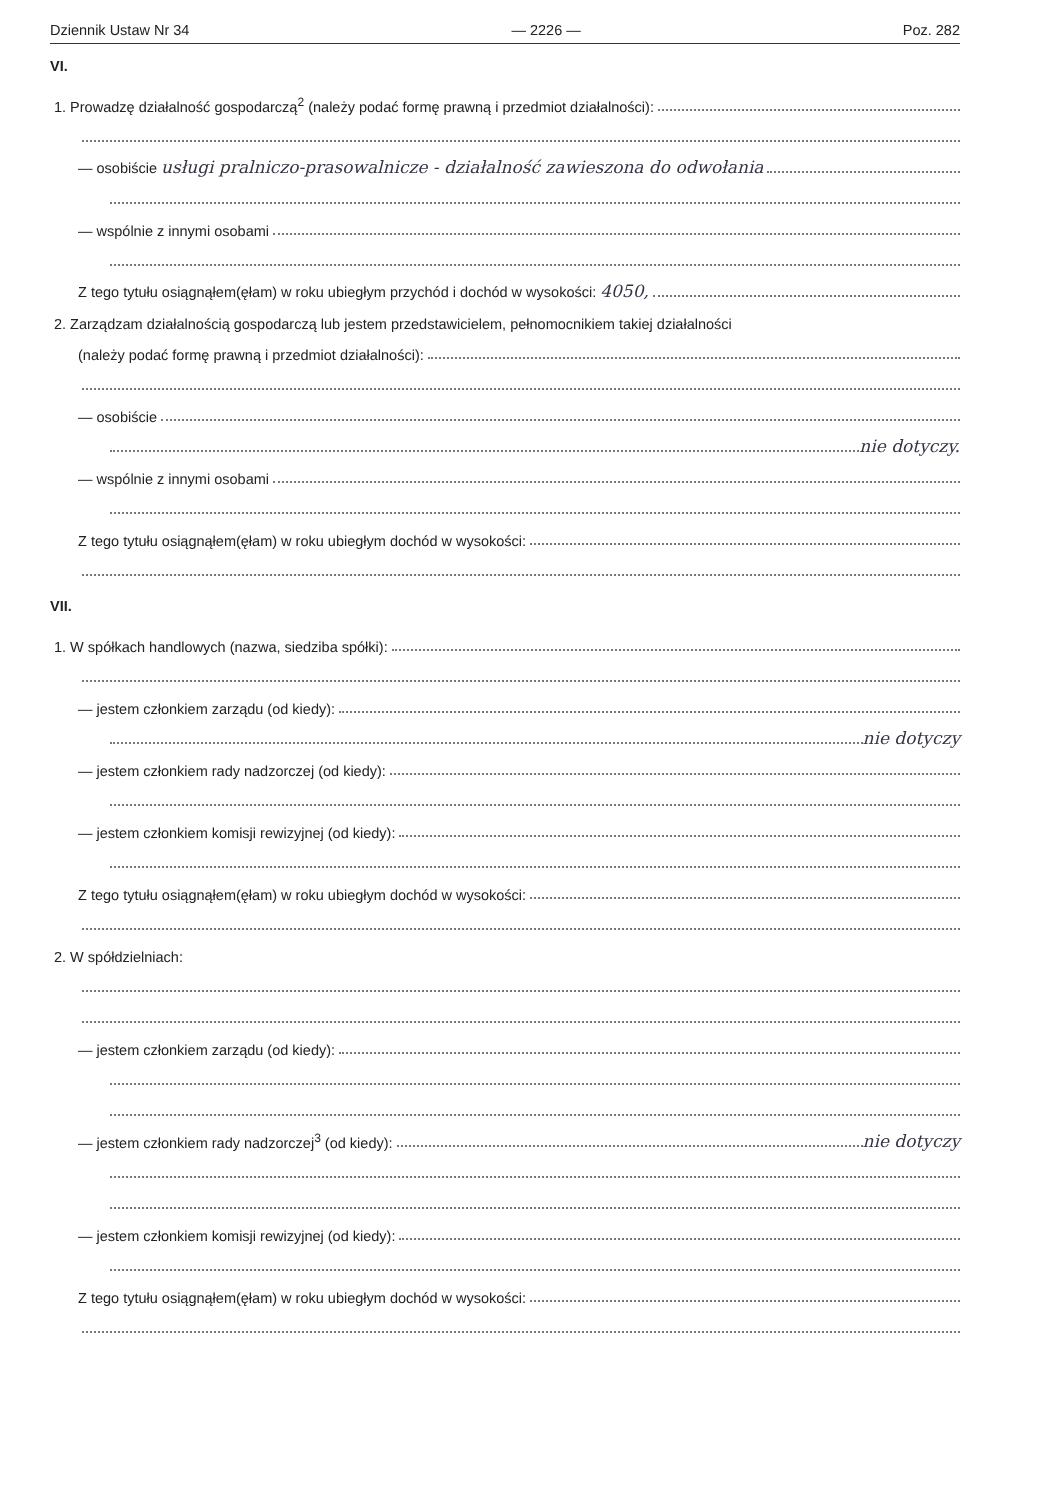Dziennik Ustaw Nr 34 — 2226 — Poz. 282
VI.
1. Prowadzę działalność gospodarczą<sup>2</sup> (należy podać formę prawną i przedmiot działalności):
— osobiście usługi pralniczo-prasowalnicze - działalność zawieszona do odwołania
— wspólnie z innymi osobami
Z tego tytułu osiągnąłem(ęłam) w roku ubiegłym przychód i dochód w wysokości: 4050,
2. Zarządzam działalnością gospodarczą lub jestem przedstawicielem, pełnomocnikiem takiej działalności
(należy podać formę prawną i przedmiot działalności):
— osobiście
nie dotyczy.
— wspólnie z innymi osobami
Z tego tytułu osiągnąłem(ęłam) w roku ubiegłym dochód w wysokości:
VII.
1. W spółkach handlowych (nazwa, siedziba spółki):
— jestem członkiem zarządu (od kiedy):
nie dotyczy
— jestem członkiem rady nadzorczej (od kiedy):
— jestem członkiem komisji rewizyjnej (od kiedy):
Z tego tytułu osiągnąłem(ęłam) w roku ubiegłym dochód w wysokości:
2. W spółdzielniach:
— jestem członkiem zarządu (od kiedy):
— jestem członkiem rady nadzorczej<sup>3</sup> (od kiedy): nie dotyczy
— jestem członkiem komisji rewizyjnej (od kiedy):
Z tego tytułu osiągnąłem(ęłam) w roku ubiegłym dochód w wysokości: